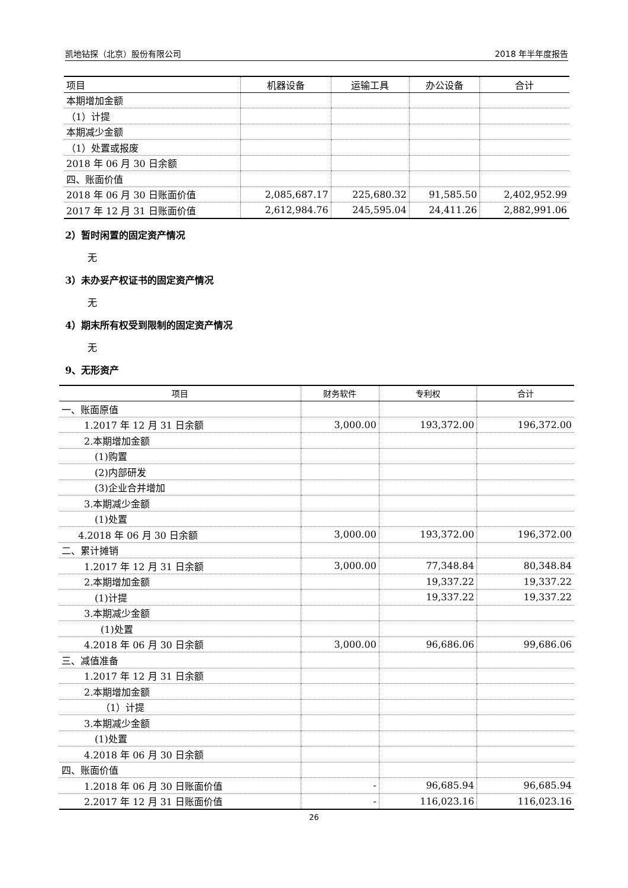凯地钻探（北京）股份有限公司 2018 年半年度报告
| 项目 | 机器设备 | 运输工具 | 办公设备 | 合计 |
| --- | --- | --- | --- | --- |
| 本期增加金额 | | | | |
| （1）计提 | | | | |
| 本期减少金额 | | | | |
| （1）处置或报废 | | | | |
| 2018 年 06 月 30 日余额 | | | | |
| 四、账面价值 | | | | |
| 2018 年 06 月 30 日账面价值 | 2,085,687.17 | 225,680.32 | 91,585.50 | 2,402,952.99 |
| 2017 年 12 月 31 日账面价值 | 2,612,984.76 | 245,595.04 | 24,411.26 | 2,882,991.06 |
2）暂时闲置的固定资产情况
无
3）未办妥产权证书的固定资产情况
无
4）期末所有权受到限制的固定资产情况
无
9、无形资产
| 项目 | 财务软件 | 专利权 | 合计 |
| --- | --- | --- | --- |
| 一、账面原值 | | | |
| 1.2017 年 12 月 31 日余额 | 3,000.00 | 193,372.00 | 196,372.00 |
| 2.本期增加金额 | | | |
| (1)购置 | | | |
| (2)内部研发 | | | |
| (3)企业合并增加 | | | |
| 3.本期减少金额 | | | |
| (1)处置 | | | |
| 4.2018 年 06 月 30 日余额 | 3,000.00 | 193,372.00 | 196,372.00 |
| 二、累计摊销 | | | |
| 1.2017 年 12 月 31 日余额 | 3,000.00 | 77,348.84 | 80,348.84 |
| 2.本期增加金额 | | 19,337.22 | 19,337.22 |
| (1)计提 | | 19,337.22 | 19,337.22 |
| 3.本期减少金额 | | | |
| (1)处置 | | | |
| 4.2018 年 06 月 30 日余额 | 3,000.00 | 96,686.06 | 99,686.06 |
| 三、减值准备 | | | |
| 1.2017 年 12 月 31 日余额 | | | |
| 2.本期增加金额 | | | |
| （1）计提 | | | |
| 3.本期减少金额 | | | |
| (1)处置 | | | |
| 4.2018 年 06 月 30 日余额 | | | |
| 四、账面价值 | | | |
| 1.2018 年 06 月 30 日账面价值 | - | 96,685.94 | 96,685.94 |
| 2.2017 年 12 月 31 日账面价值 | - | 116,023.16 | 116,023.16 |
26